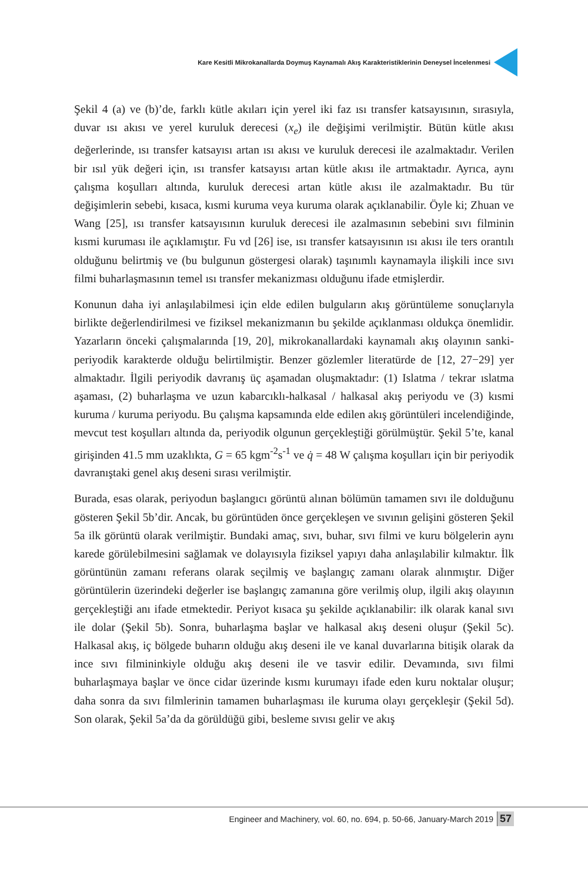Kare Kesitli Mikrokanallarda Doymuş Kaynamalı Akış Karakteristiklerinin Deneysel İncelenmesi
Şekil 4 (a) ve (b)’de, farklı kütle akıları için yerel iki faz ısı transfer katsayısının, sırasıyla, duvar ısı akısı ve yerel kuruluk derecesi (x<sub>e</sub>) ile değişimi verilmiştir. Bütün kütle akısı değerlerinde, ısı transfer katsayısı artan ısı akısı ve kuruluk derecesi ile azalmaktadır. Verilen bir ısıl yük değeri için, ısı transfer katsayısı artan kütle akısı ile artmaktadır. Ayrıca, aynı çalışma koşulları altında, kuruluk derecesi artan kütle akısı ile azalmaktadır. Bu tür değişimlerin sebebi, kısaca, kısmi kuruma veya kuruma olarak açıklanabilir. Öyle ki; Zhuan ve Wang [25], ısı transfer katsayısının kuruluk derecesi ile azalmasının sebebini sıvı filminin kısmi kuruması ile açıklamıştır. Fu vd [26] ise, ısı transfer katsayısının ısı akısı ile ters orantılı olduğunu belirtmiş ve (bu bulgunun göstergesi olarak) taşınımlı kaynamayla ilişkili ince sıvı filmi buharlaşmasının temel ısı transfer mekanizması olduğunu ifade etmişlerdir.
Konunun daha iyi anlaşılabilmesi için elde edilen bulguların akış görüntüleme sonuçlarıyla birlikte değerlendirilmesi ve fiziksel mekanizmanın bu şekilde açıklanması oldukça önemlidir. Yazarların önceki çalışmalarında [19, 20], mikrokanallardaki kaynamalı akış olayının sanki-periyodik karakterde olduğu belirtilmiştir. Benzer gözlemler literatürde de [12, 27−29] yer almaktadır. İlgili periyodik davranış üç aşamadan oluşmaktadır: (1) Islatma / tekrar ıslatma aşaması, (2) buharlaşma ve uzun kabarcıklı-halkasal / halkasal akış periyodu ve (3) kısmi kuruma / kuruma periyodu. Bu çalışma kapsamında elde edilen akış görüntüleri incelendiğinde, mevcut test koşulları altında da, periyodik olgunun gerçekleştiği görülmüştür. Şekil 5’te, kanal girişinden 41.5 mm uzaklıkta, G = 65 kgm<sup>-2</sup>s<sup>-1</sup> ve q̇ = 48 W çalışma koşulları için bir periyodik davranıştaki genel akış deseni sırası verilmiştir.
Burada, esas olarak, periyodun başlangıcı görüntü alınan bölümün tamamen sıvı ile dolduğunu gösteren Şekil 5b’dir. Ancak, bu görüntüden önce gerçekleşen ve sıvının gelişini gösteren Şekil 5a ilk görüntü olarak verilmiştir. Bundaki amaç, sıvı, buhar, sıvı filmi ve kuru bölgelerin aynı karede görülebilmesini sağlamak ve dolayısıyla fiziksel yapıyı daha anlaşılabilir kılmaktır. İlk görüntünün zamanı referans olarak seçilmiş ve başlangıç zamanı olarak alınmıştır. Diğer görüntülerin üzerindeki değerler ise başlangıç zamanına göre verilmiş olup, ilgili akış olayının gerçekleştiği anı ifade etmektedir. Periyot kısaca şu şekilde açıklanabilir: ilk olarak kanal sıvı ile dolar (Şekil 5b). Sonra, buharlaşma başlar ve halkasal akış deseni oluşur (Şekil 5c). Halkasal akış, iç bölgede buharın olduğu akış deseni ile ve kanal duvarlarına bitişik olarak da ince sıvı filmininkiyle olduğu akış deseni ile ve tasvir edilir. Devamında, sıvı filmi buharlaşmaya başlar ve önce cidar üzerinde kısmı kurumayı ifade eden kuru noktalar oluşur; daha sonra da sıvı filmlerinin tamamen buharlaşması ile kuruma olayı gerçekleşir (Şekil 5d). Son olarak, Şekil 5a’da da görüldüğü gibi, besleme sıvısı gelir ve akış
Engineer and Machinery, vol. 60, no. 694, p. 50-66, January-March 2019 57